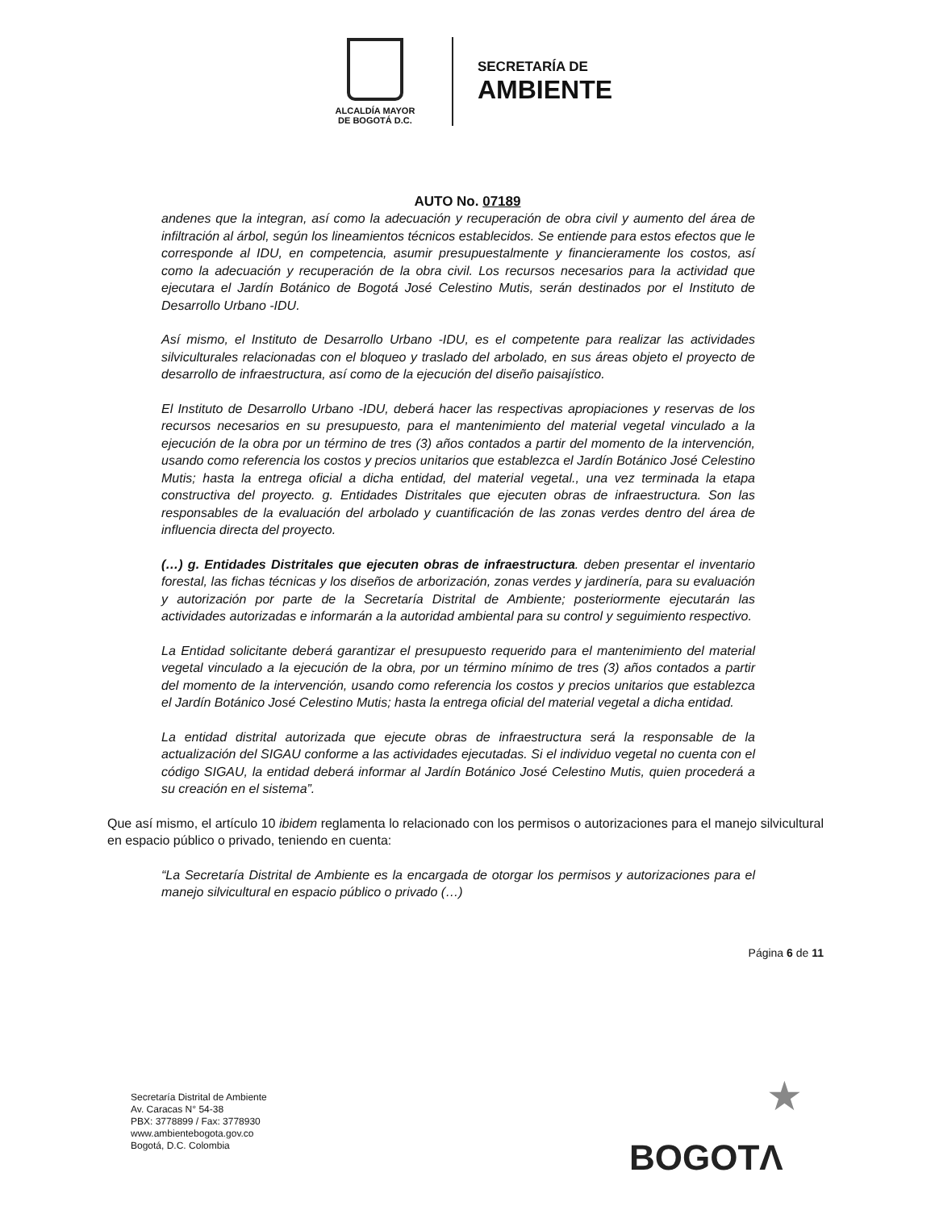ALCALDÍA MAYOR
DE BOGOTÁ D.C.
SECRETARÍA DE
AMBIENTE
AUTO No. 07189
andenes que la integran, así como la adecuación y recuperación de obra civil y aumento del área de infiltración al árbol, según los lineamientos técnicos establecidos. Se entiende para estos efectos que le corresponde al IDU, en competencia, asumir presupuestalmente y financieramente los costos, así como la adecuación y recuperación de la obra civil. Los recursos necesarios para la actividad que ejecutara el Jardín Botánico de Bogotá José Celestino Mutis, serán destinados por el Instituto de Desarrollo Urbano -IDU.
Así mismo, el Instituto de Desarrollo Urbano -IDU, es el competente para realizar las actividades silviculturales relacionadas con el bloqueo y traslado del arbolado, en sus áreas objeto el proyecto de desarrollo de infraestructura, así como de la ejecución del diseño paisajístico.
El Instituto de Desarrollo Urbano -IDU, deberá hacer las respectivas apropiaciones y reservas de los recursos necesarios en su presupuesto, para el mantenimiento del material vegetal vinculado a la ejecución de la obra por un término de tres (3) años contados a partir del momento de la intervención, usando como referencia los costos y precios unitarios que establezca el Jardín Botánico José Celestino Mutis; hasta la entrega oficial a dicha entidad, del material vegetal., una vez terminada la etapa constructiva del proyecto. g. Entidades Distritales que ejecuten obras de infraestructura. Son las responsables de la evaluación del arbolado y cuantificación de las zonas verdes dentro del área de influencia directa del proyecto.
(…) g. Entidades Distritales que ejecuten obras de infraestructura. deben presentar el inventario forestal, las fichas técnicas y los diseños de arborización, zonas verdes y jardinería, para su evaluación y autorización por parte de la Secretaría Distrital de Ambiente; posteriormente ejecutarán las actividades autorizadas e informarán a la autoridad ambiental para su control y seguimiento respectivo.
La Entidad solicitante deberá garantizar el presupuesto requerido para el mantenimiento del material vegetal vinculado a la ejecución de la obra, por un término mínimo de tres (3) años contados a partir del momento de la intervención, usando como referencia los costos y precios unitarios que establezca el Jardín Botánico José Celestino Mutis; hasta la entrega oficial del material vegetal a dicha entidad.
La entidad distrital autorizada que ejecute obras de infraestructura será la responsable de la actualización del SIGAU conforme a las actividades ejecutadas. Si el individuo vegetal no cuenta con el código SIGAU, la entidad deberá informar al Jardín Botánico José Celestino Mutis, quien procederá a su creación en el sistema”.
Que así mismo, el artículo 10 ibidem reglamenta lo relacionado con los permisos o autorizaciones para el manejo silvicultural en espacio público o privado, teniendo en cuenta:
“La Secretaría Distrital de Ambiente es la encargada de otorgar los permisos y autorizaciones para el manejo silvicultural en espacio público o privado (…)
Página 6 de 11
Secretaría Distrital de Ambiente
Av. Caracas N° 54-38
PBX: 3778899 / Fax: 3778930
www.ambientebogota.gov.co
Bogotá, D.C. Colombia
★
BOGOTΛ